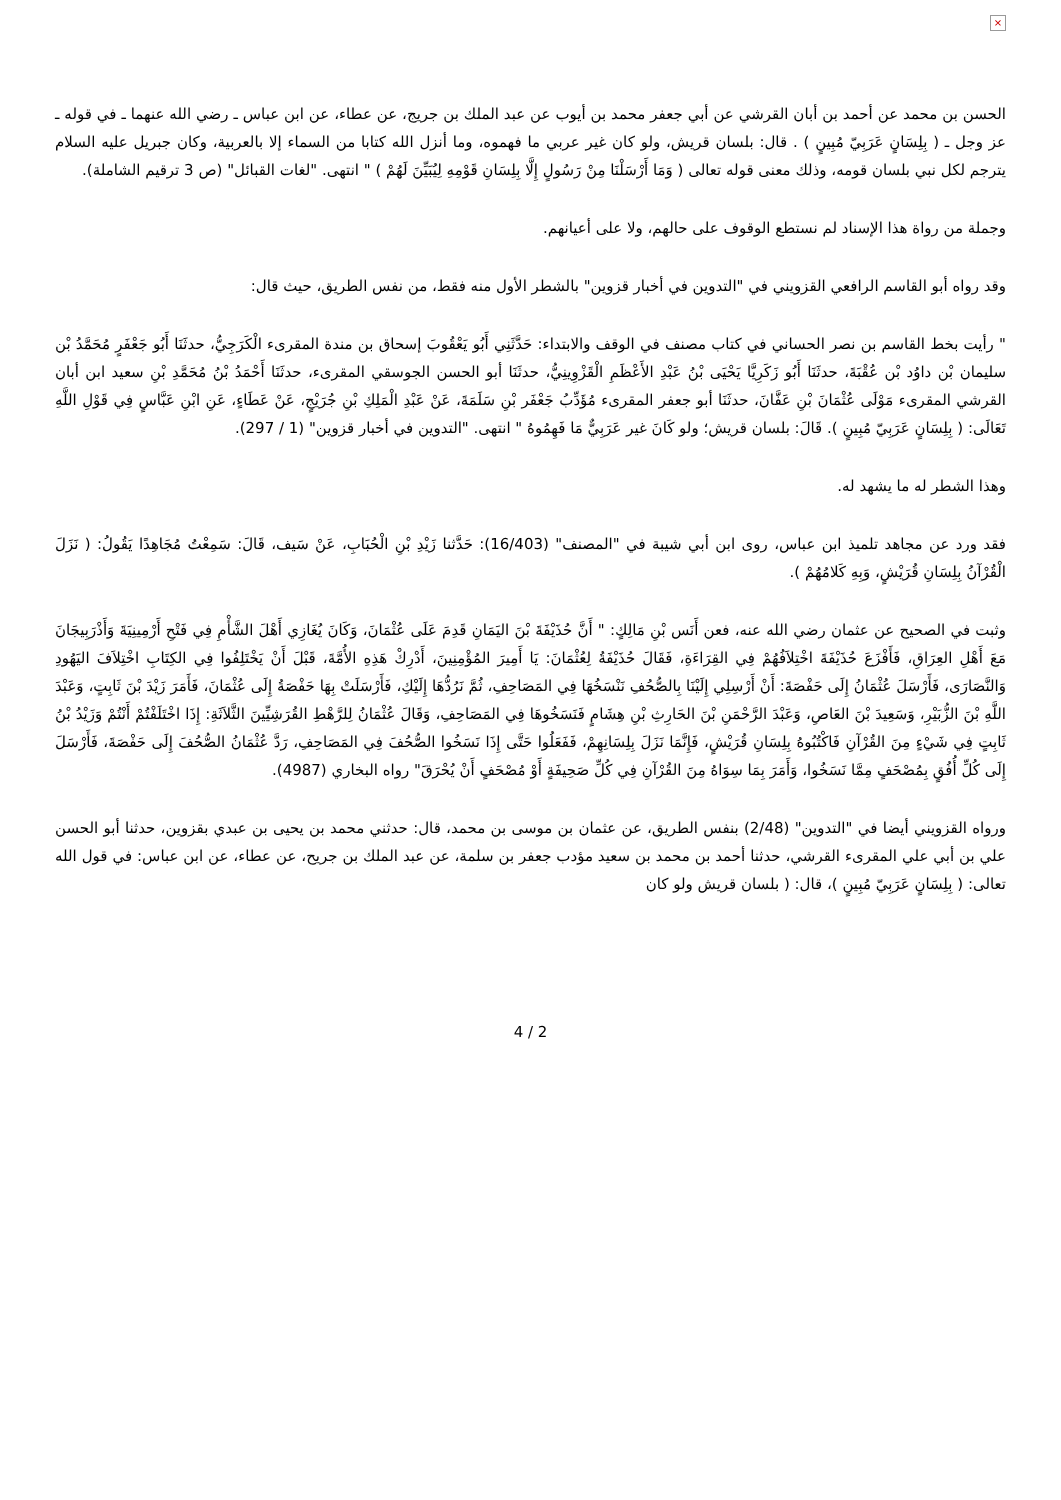×
الحسن بن محمد عن أحمد بن أبان القرشي عن أبي جعفر محمد بن أيوب عن عبد الملك بن جريج، عن عطاء، عن ابن عباس ـ رضي الله عنهما ـ في قوله ـ عز وجل ـ ( بِلِسَانٍ عَرَبِيّ مُبِينٍ ) . قال: بلسان قريش، ولو كان غير عربي ما فهموه، وما أنزل الله كتابا من السماء إلا بالعربية، وكان جبريل عليه السلام يترجم لكل نبي بلسان قومه، وذلك معنى قوله تعالى ( وَمَا أَرْسَلْنَا مِنْ رَسُولٍ إِلَّا بِلِسَانِ قَوْمِهِ لِيُبَيِّنَ لَهُمْ ) " انتهى. "لغات القبائل" (ص 3 ترقيم الشاملة).
وجملة من رواة هذا الإسناد لم نستطع الوقوف على حالهم، ولا على أعيانهم.
وقد رواه أبو القاسم الرافعي القزويني في "التدوين في أخبار قزوين" بالشطر الأول منه فقط، من نفس الطريق، حيث قال:
" رأيت بخط القاسم بن نصر الحساني في كتاب مصنف في الوقف والابتداء: حَدَّثَنِي أَبُو يَعْقُوبَ إسحاق بن مندة المقرىء الْكَرَجِيُّ، حدثَنَا أَبُو جَعْفَرٍ مُحَمَّدُ بْن سليمان بْن داوُد بْن عُقْبَةَ، حدثَنَا أَبُو زَكَرِيَّا يَحْيَى بْنُ عَبْدِ الأَعْظَمِ الْقَزْوِينِيُّ، حدثَنَا أبو الحسن الجوسقي المقرىء، حدثَنَا أَحْمَدُ بْنُ مُحَمَّدِ بْنِ سعيد ابن أبان القرشي المقرىء مَوْلَى عُثْمَانَ بْنِ عَفَّانَ، حدثَنَا أبو جعفر المقرىء مُؤَدِّبُ جَعْفَر بْنِ سَلَمَةَ، عَنْ عَبْدِ الْمَلِكِ بْنِ جُرَيْجٍ، عَنْ عَطَاءٍ، عَنِ ابْنِ عَبَّاسٍ فِي قَوْلِ اللَّهِ تَعَالَى: ( بِلِسَانٍ عَرَبِيّ مُبِينٍ ). قَالَ: بلسان قريش؛ ولو كَانَ غير عَرَبِيٌّ مَا فَهِمُوهُ " انتهى. "التدوين في أخبار قزوين" (1 / 297).
وهذا الشطر له ما يشهد له.
فقد ورد عن مجاهد تلميذ ابن عباس، روى ابن أبي شيبة في "المصنف" (16/403): حَدَّثنا زَيْدِ بْنِ الْحُبَابِ، عَنْ سَيف، قَالَ: سَمِعْتُ مُجَاهِدًا يَقُولُ: ( نَزَلَ الْقُرْآنُ بِلِسَانِ قُرَيْشٍ، وَبِهِ كَلامُهُمْ ).
وثبت في الصحيح عن عثمان رضي الله عنه، فعن أَنَس بْنِ مَالِكٍ: " أَنَّ حُذَيْفَةَ بْنَ اليَمَانِ قَدِمَ عَلَى عُثْمَانَ، وَكَانَ يُغَازِي أَهْلَ الشَّأْمِ فِي فَتْحِ أَرْمِينِيَةَ وَأَذْرَبِيجَانَ مَعَ أَهْلِ العِرَاقِ، فَأَفْزَعَ حُذَيْفَةَ اخْتِلاَفُهُمْ فِي القِرَاءَةِ، فَقَالَ حُذَيْفَةُ لِعُثْمَانَ: يَا أَمِيرَ المُؤْمِنِينَ، أَدْرِكْ هَذِهِ الأُمَّةَ، قَبْلَ أَنْ يَخْتَلِفُوا فِي الكِتَابِ اخْتِلاَفَ اليَهُودِ وَالنَّصَارَى، فَأَرْسَلَ عُثْمَانُ إِلَى حَفْصَةَ: أَنْ أَرْسِلِي إِلَيْنَا بِالصُّحُفِ نَنْسَخُهَا فِي المَصَاحِفِ، ثُمَّ نَرُدُّهَا إِلَيْكِ، فَأَرْسَلَتْ بِهَا حَفْصَةُ إِلَى عُثْمَانَ، فَأَمَرَ زَيْدَ بْنَ ثَابِتٍ، وَعَبْدَ اللَّهِ بْنَ الزُّبَيْرِ، وَسَعِيدَ بْنَ العَاصِ، وَعَبْدَ الرَّحْمَنِ بْنَ الحَارِثِ بْنِ هِشَامٍ فَنَسَخُوهَا فِي المَصَاحِفِ، وَقَالَ عُثْمَانُ لِلرَّهْطِ القُرَشِيِّينَ الثَّلاَثَةِ: إِذَا اخْتَلَفْتُمْ أَنْتُمْ وَزَيْدُ بْنُ ثَابِتٍ فِي شَيْءٍ مِنَ القُرْآنِ فَاكْتُبُوهُ بِلِسَانِ قُرَيْشٍ، فَإِنَّمَا نَزَلَ بِلِسَانِهِمْ، فَفَعَلُوا حَتَّى إِذَا نَسَخُوا الصُّحُفَ فِي المَصَاحِفِ، رَدَّ عُثْمَانُ الصُّحُفَ إِلَى حَفْصَةَ، فَأَرْسَلَ إِلَى كُلِّ أُفُقٍ بِمُصْحَفٍ مِمَّا نَسَخُوا، وَأَمَرَ بِمَا سِوَاهُ مِنَ القُرْآنِ فِي كُلِّ صَحِيفَةٍ أَوْ مُصْحَفٍ أَنْ يُحْرَقَ" رواه البخاري (4987).
ورواه القزويني أيضا في "التدوين" (2/48) بنفس الطريق، عن عثمان بن موسى بن محمد، قال: حدثني محمد بن يحيى بن عبدي بقزوين، حدثنا أبو الحسن علي بن أبي علي المقرىء القرشي، حدثنا أحمد بن محمد بن سعيد مؤدب جعفر بن سلمة، عن عبد الملك بن جريح، عن عطاء، عن ابن عباس: في قول الله تعالى: ( بِلِسَانٍ عَرَبِيّ مُبِينٍ )، قال: ( بلسان قريش ولو كان
4 / 2